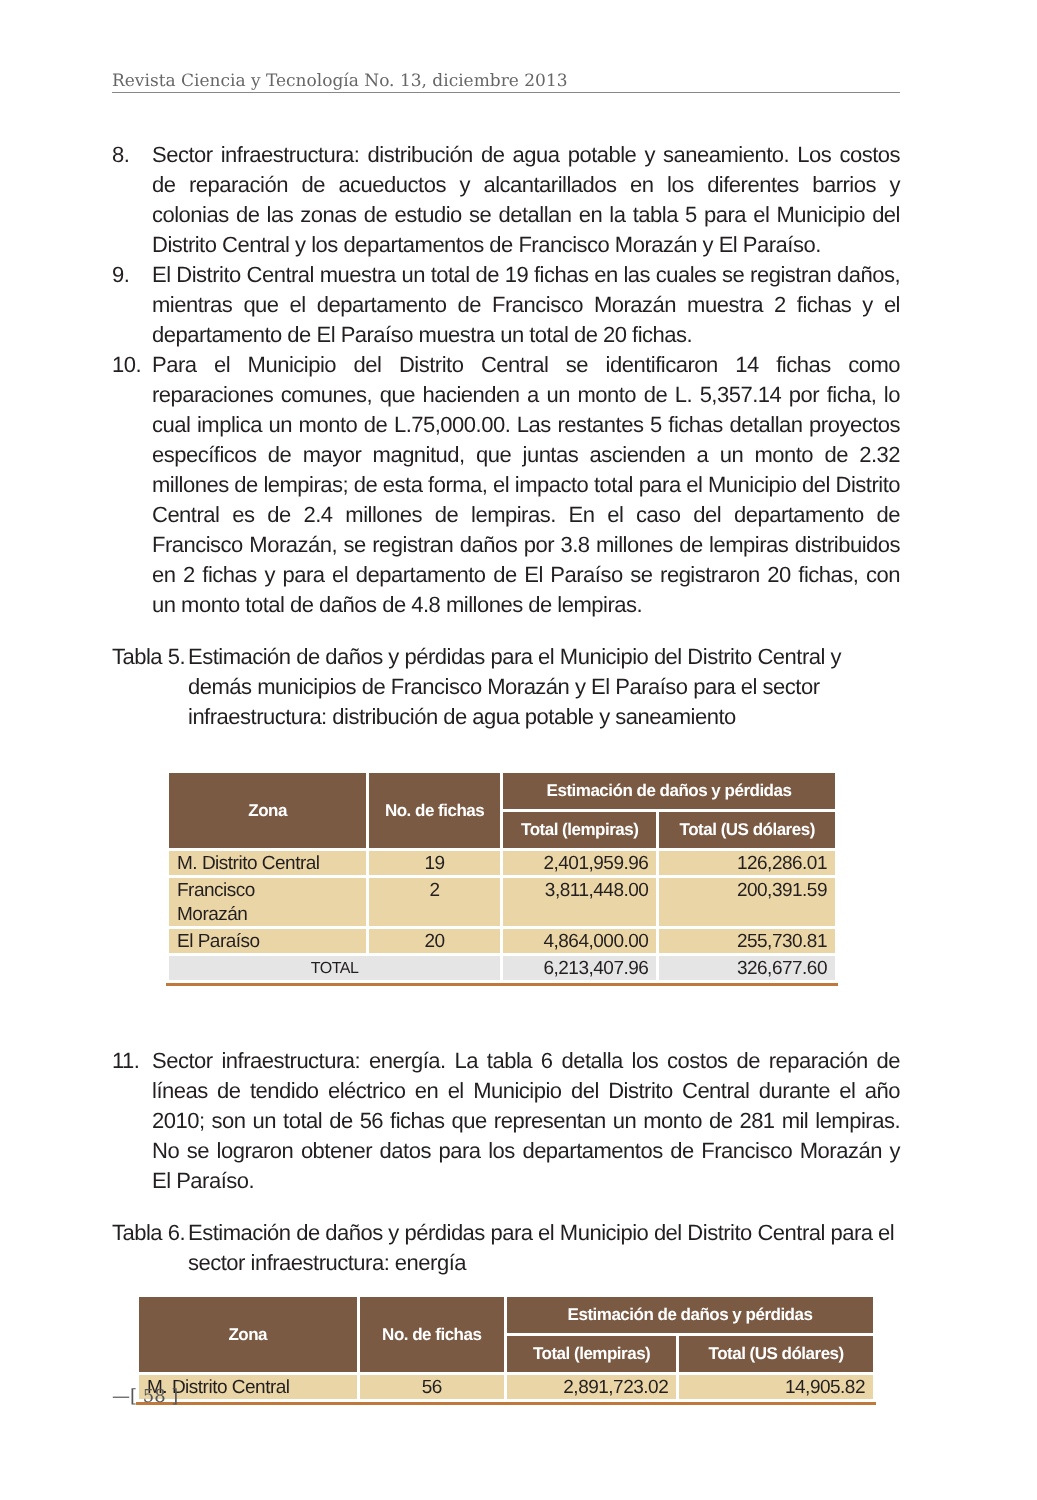Revista Ciencia y Tecnología No. 13, diciembre 2013
8. Sector infraestructura: distribución de agua potable y saneamiento. Los costos de reparación de acueductos y alcantarillados en los diferentes barrios y colonias de las zonas de estudio se detallan en la tabla 5 para el Municipio del Distrito Central y los departamentos de Francisco Morazán y El Paraíso.
9. El Distrito Central muestra un total de 19 fichas en las cuales se registran daños, mientras que el departamento de Francisco Morazán muestra 2 fichas y el departamento de El Paraíso muestra un total de 20 fichas.
10. Para el Municipio del Distrito Central se identificaron 14 fichas como reparaciones comunes, que hacienden a un monto de L. 5,357.14 por ficha, lo cual implica un monto de L.75,000.00. Las restantes 5 fichas detallan proyectos específicos de mayor magnitud, que juntas ascienden a un monto de 2.32 millones de lempiras; de esta forma, el impacto total para el Municipio del Distrito Central es de 2.4 millones de lempiras. En el caso del departamento de Francisco Morazán, se registran daños por 3.8 millones de lempiras distribuidos en 2 fichas y para el departamento de El Paraíso se registraron 20 fichas, con un monto total de daños de 4.8 millones de lempiras.
Tabla 5. Estimación de daños y pérdidas para el Municipio del Distrito Central y demás municipios de Francisco Morazán y El Paraíso para el sector infraestructura: distribución de agua potable y saneamiento
| Zona | No. de fichas | Estimación de daños y pérdidas | |
| --- | --- | --- | --- |
| | | Total (lempiras) | Total (US dólares) |
| M. Distrito Central | 19 | 2,401,959.96 | 126,286.01 |
| Francisco Morazán | 2 | 3,811,448.00 | 200,391.59 |
| El Paraíso | 20 | 4,864,000.00 | 255,730.81 |
| TOTAL | | 6,213,407.96 | 326,677.60 |
11. Sector infraestructura: energía. La tabla 6 detalla los costos de reparación de líneas de tendido eléctrico en el Municipio del Distrito Central durante el año 2010; son un total de 56 fichas que representan un monto de 281 mil lempiras. No se lograron obtener datos para los departamentos de Francisco Morazán y El Paraíso.
Tabla 6. Estimación de daños y pérdidas para el Municipio del Distrito Central para el sector infraestructura: energía
| Zona | No. de fichas | Estimación de daños y pérdidas | |
| --- | --- | --- | --- |
| | | Total (lempiras) | Total (US dólares) |
| M. Distrito Central | 56 | 2,891,723.02 | 14,905.82 |
—[ 58 ]